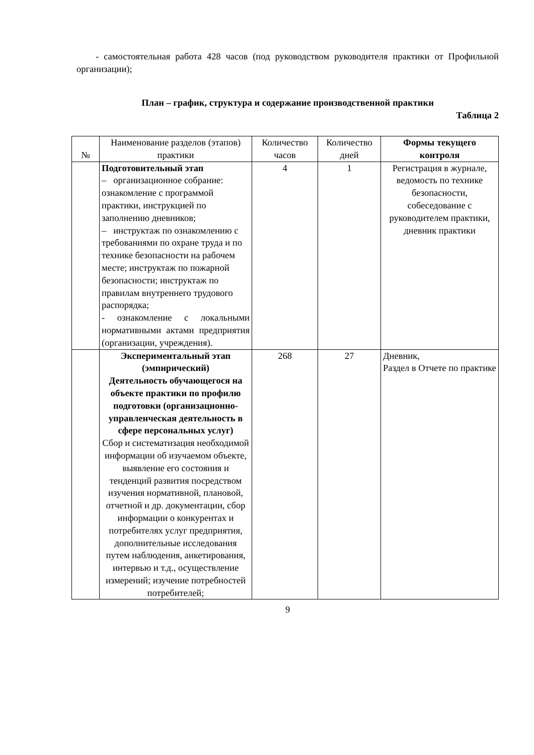- самостоятельная работа 428 часов (под руководством руководителя практики от Профильной организации);
План – график, структура и содержание производственной практики
Таблица 2
| № | Наименование разделов (этапов) практики | Количество часов | Количество дней | Формы текущего контроля |
| --- | --- | --- | --- | --- |
| | Подготовительный этап – организационное собрание: ознакомление с программой практики, инструкцией по заполнению дневников; – инструктаж по ознакомлению с требованиями по охране труда и по технике безопасности на рабочем месте; инструктаж по пожарной безопасности; инструктаж по правилам внутреннего трудового распорядка; - ознакомление с локальными нормативными актами предприятия (организации, учреждения). | 4 | 1 | Регистрация в журнале, ведомость по технике безопасности, собеседование с руководителем практики, дневник практики |
| | Экспериментальный этап (эмпирический) Деятельность обучающегося на объекте практики по профилю подготовки (организационно-управленческая деятельность в сфере персональных услуг) Сбор и систематизация необходимой информации об изучаемом объекте, выявление его состояния и тенденций развития посредством изучения нормативной, плановой, отчетной и др. документации, сбор информации о конкурентах и потребителях услуг предприятия, дополнительные исследования путем наблюдения, анкетирования, интервью и т.д., осуществление измерений; изучение потребностей потребителей; | 268 | 27 | Дневник, Раздел в Отчете по практике |
9